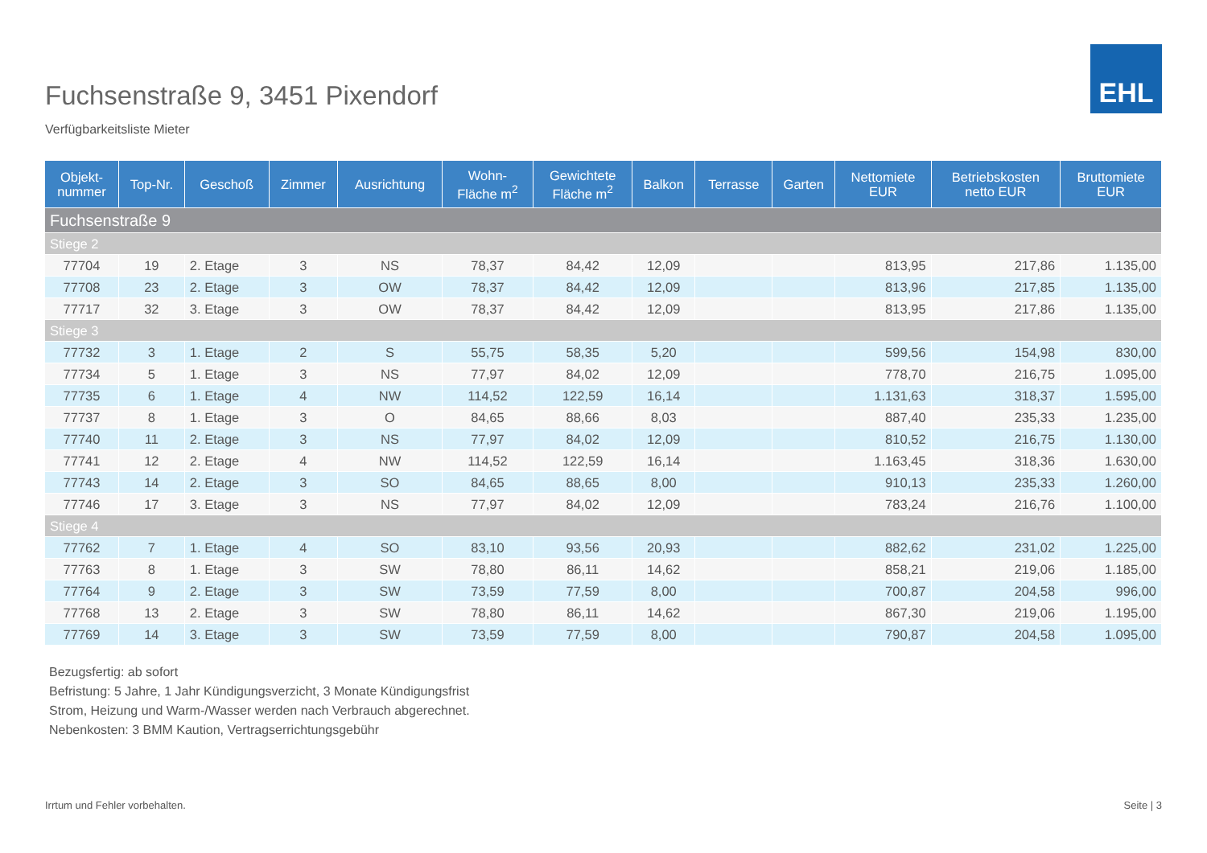EHL
Fuchsenstraße 9, 3451 Pixendorf
Verfügbarkeitsliste Mieter
| Objekt- nummer | Top-Nr. | Geschoß | Zimmer | Ausrichtung | Wohn- Fläche m<sup>2</sup> | Gewichtete Fläche m<sup>2</sup> | Balkon | Terrasse | Garten | Nettomiete EUR | Betriebskosten netto EUR | Bruttomiete EUR |
| --- | --- | --- | --- | --- | --- | --- | --- | --- | --- | --- | --- | --- |
| Fuchsenstraße 9 | | | | | | | | | | | | |
| Stiege 2 | | | | | | | | | | | | |
| 77704 | 19 | 2. Etage | 3 | NS | 78,37 | 84,42 | 12,09 | | | 813,95 | 217,86 | 1.135,00 |
| 77708 | 23 | 2. Etage | 3 | OW | 78,37 | 84,42 | 12,09 | | | 813,96 | 217,85 | 1.135,00 |
| 77717 | 32 | 3. Etage | 3 | OW | 78,37 | 84,42 | 12,09 | | | 813,95 | 217,86 | 1.135,00 |
| Stiege 3 | | | | | | | | | | | | |
| 77732 | 3 | 1. Etage | 2 | S | 55,75 | 58,35 | 5,20 | | | 599,56 | 154,98 | 830,00 |
| 77734 | 5 | 1. Etage | 3 | NS | 77,97 | 84,02 | 12,09 | | | 778,70 | 216,75 | 1.095,00 |
| 77735 | 6 | 1. Etage | 4 | NW | 114,52 | 122,59 | 16,14 | | | 1.131,63 | 318,37 | 1.595,00 |
| 77737 | 8 | 1. Etage | 3 | O | 84,65 | 88,66 | 8,03 | | | 887,40 | 235,33 | 1.235,00 |
| 77740 | 11 | 2. Etage | 3 | NS | 77,97 | 84,02 | 12,09 | | | 810,52 | 216,75 | 1.130,00 |
| 77741 | 12 | 2. Etage | 4 | NW | 114,52 | 122,59 | 16,14 | | | 1.163,45 | 318,36 | 1.630,00 |
| 77743 | 14 | 2. Etage | 3 | SO | 84,65 | 88,65 | 8,00 | | | 910,13 | 235,33 | 1.260,00 |
| 77746 | 17 | 3. Etage | 3 | NS | 77,97 | 84,02 | 12,09 | | | 783,24 | 216,76 | 1.100,00 |
| Stiege 4 | | | | | | | | | | | | |
| 77762 | 7 | 1. Etage | 4 | SO | 83,10 | 93,56 | 20,93 | | | 882,62 | 231,02 | 1.225,00 |
| 77763 | 8 | 1. Etage | 3 | SW | 78,80 | 86,11 | 14,62 | | | 858,21 | 219,06 | 1.185,00 |
| 77764 | 9 | 2. Etage | 3 | SW | 73,59 | 77,59 | 8,00 | | | 700,87 | 204,58 | 996,00 |
| 77768 | 13 | 2. Etage | 3 | SW | 78,80 | 86,11 | 14,62 | | | 867,30 | 219,06 | 1.195,00 |
| 77769 | 14 | 3. Etage | 3 | SW | 73,59 | 77,59 | 8,00 | | | 790,87 | 204,58 | 1.095,00 |
Bezugsfertig: ab sofort
Befristung: 5 Jahre, 1 Jahr Kündigungsverzicht, 3 Monate Kündigungsfrist
Strom, Heizung und Warm-/Wasser werden nach Verbrauch abgerechnet.
Nebenkosten: 3 BMM Kaution, Vertragserrichtungsgebühr
Irrtum und Fehler vorbehalten. Seite | 3